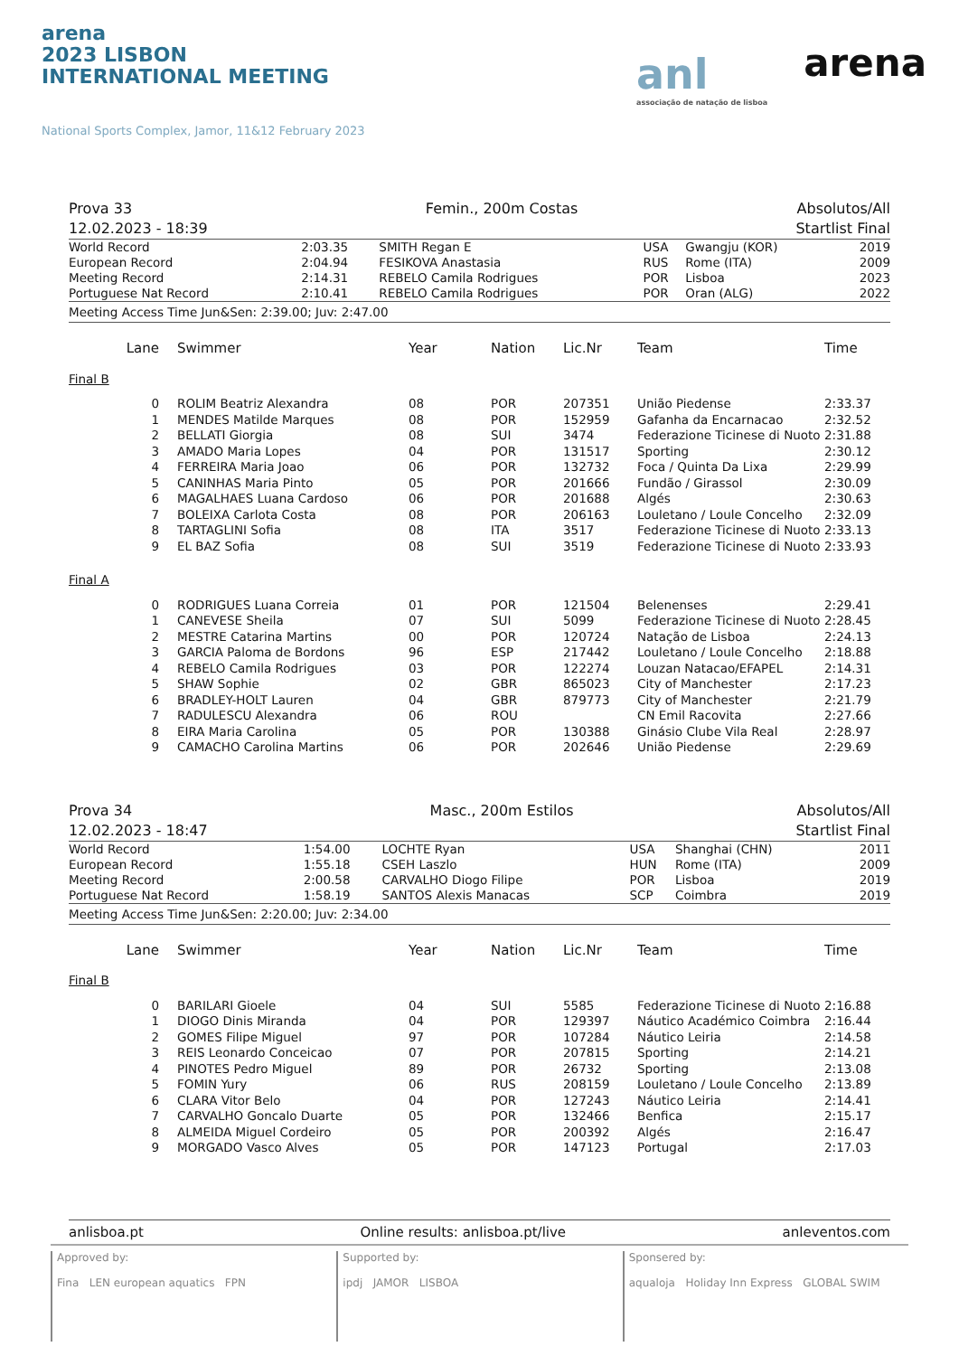arena
2023 LISBON
INTERNATIONAL MEETING
National Sports Complex, Jamor, 11&12 February 2023
anl
associação de natação de lisboa
arena
Prova 33
12.02.2023 - 18:39
Femin., 200m Costas Absolutos/All
Startlist Final
| World Record | 2:03.35 | SMITH Regan E | USA | Gwangju (KOR) | 2019 |
| European Record | 2:04.94 | FESIKOVA Anastasia | RUS | Rome (ITA) | 2009 |
| Meeting Record | 2:14.31 | REBELO Camila Rodrigues | POR | Lisboa | 2023 |
| Portuguese Nat Record | 2:10.41 | REBELO Camila Rodrigues | POR | Oran (ALG) | 2022 |
Meeting Access Time Jun&Sen: 2:39.00; Juv: 2:47.00
| Lane | Swimmer | Year | Nation | Lic.Nr | Team | Time |
| --- | --- | --- | --- | --- | --- | --- |
| Final B | | | | | | |
| 0 | ROLIM Beatriz Alexandra | 08 | POR | 207351 | União Piedense | 2:33.37 |
| 1 | MENDES Matilde Marques | 08 | POR | 152959 | Gafanha da Encarnacao | 2:32.52 |
| 2 | BELLATI Giorgia | 08 | SUI | 3474 | Federazione Ticinese di Nuoto | 2:31.88 |
| 3 | AMADO Maria Lopes | 04 | POR | 131517 | Sporting | 2:30.12 |
| 4 | FERREIRA Maria Joao | 06 | POR | 132732 | Foca / Quinta Da Lixa | 2:29.99 |
| 5 | CANINHAS Maria Pinto | 05 | POR | 201666 | Fundão / Girassol | 2:30.09 |
| 6 | MAGALHAES Luana Cardoso | 06 | POR | 201688 | Algés | 2:30.63 |
| 7 | BOLEIXA Carlota Costa | 08 | POR | 206163 | Louletano / Loule Concelho | 2:32.09 |
| 8 | TARTAGLINI Sofia | 08 | ITA | 3517 | Federazione Ticinese di Nuoto | 2:33.13 |
| 9 | EL BAZ Sofia | 08 | SUI | 3519 | Federazione Ticinese di Nuoto | 2:33.93 |
| Final A | | | | | | |
| 0 | RODRIGUES Luana Correia | 01 | POR | 121504 | Belenenses | 2:29.41 |
| 1 | CANEVESE Sheila | 07 | SUI | 5099 | Federazione Ticinese di Nuoto | 2:28.45 |
| 2 | MESTRE Catarina Martins | 00 | POR | 120724 | Natação de Lisboa | 2:24.13 |
| 3 | GARCIA Paloma de Bordons | 96 | ESP | 217442 | Louletano / Loule Concelho | 2:18.88 |
| 4 | REBELO Camila Rodrigues | 03 | POR | 122274 | Louzan Natacao/EFAPEL | 2:14.31 |
| 5 | SHAW Sophie | 02 | GBR | 865023 | City of Manchester | 2:17.23 |
| 6 | BRADLEY-HOLT Lauren | 04 | GBR | 879773 | City of Manchester | 2:21.79 |
| 7 | RADULESCU Alexandra | 06 | ROU | | CN Emil Racovita | 2:27.66 |
| 8 | EIRA Maria Carolina | 05 | POR | 130388 | Ginásio Clube Vila Real | 2:28.97 |
| 9 | CAMACHO Carolina Martins | 06 | POR | 202646 | União Piedense | 2:29.69 |
Prova 34
12.02.2023 - 18:47
Masc., 200m Estilos Absolutos/All
Startlist Final
| World Record | 1:54.00 | LOCHTE Ryan | USA | Shanghai (CHN) | 2011 |
| European Record | 1:55.18 | CSEH Laszlo | HUN | Rome (ITA) | 2009 |
| Meeting Record | 2:00.58 | CARVALHO Diogo Filipe | POR | Lisboa | 2019 |
| Portuguese Nat Record | 1:58.19 | SANTOS Alexis Manacas | SCP | Coimbra | 2019 |
Meeting Access Time Jun&Sen: 2:20.00; Juv: 2:34.00
| Lane | Swimmer | Year | Nation | Lic.Nr | Team | Time |
| --- | --- | --- | --- | --- | --- | --- |
| Final B | | | | | | |
| 0 | BARILARI Gioele | 04 | SUI | 5585 | Federazione Ticinese di Nuoto | 2:16.88 |
| 1 | DIOGO Dinis Miranda | 04 | POR | 129397 | Náutico Académico Coimbra | 2:16.44 |
| 2 | GOMES Filipe Miguel | 97 | POR | 107284 | Náutico Leiria | 2:14.58 |
| 3 | REIS Leonardo Conceicao | 07 | POR | 207815 | Sporting | 2:14.21 |
| 4 | PINOTES Pedro Miguel | 89 | POR | 26732 | Sporting | 2:13.08 |
| 5 | FOMIN Yury | 06 | RUS | 208159 | Louletano / Loule Concelho | 2:13.89 |
| 6 | CLARA Vitor Belo | 04 | POR | 127243 | Náutico Leiria | 2:14.41 |
| 7 | CARVALHO Goncalo Duarte | 05 | POR | 132466 | Benfica | 2:15.17 |
| 8 | ALMEIDA Miguel Cordeiro | 05 | POR | 200392 | Algés | 2:16.47 |
| 9 | MORGADO Vasco Alves | 05 | POR | 147123 | Portugal | 2:17.03 |
anlisboa.pt Online results: anlisboa.pt/live anleventos.com
Approved by:
Fina LEN european aquatics FPN
Supported by:
ipdj JAMOR LISBOA
Sponsered by:
aqualoja Holiday Inn Express GLOBAL SWIM